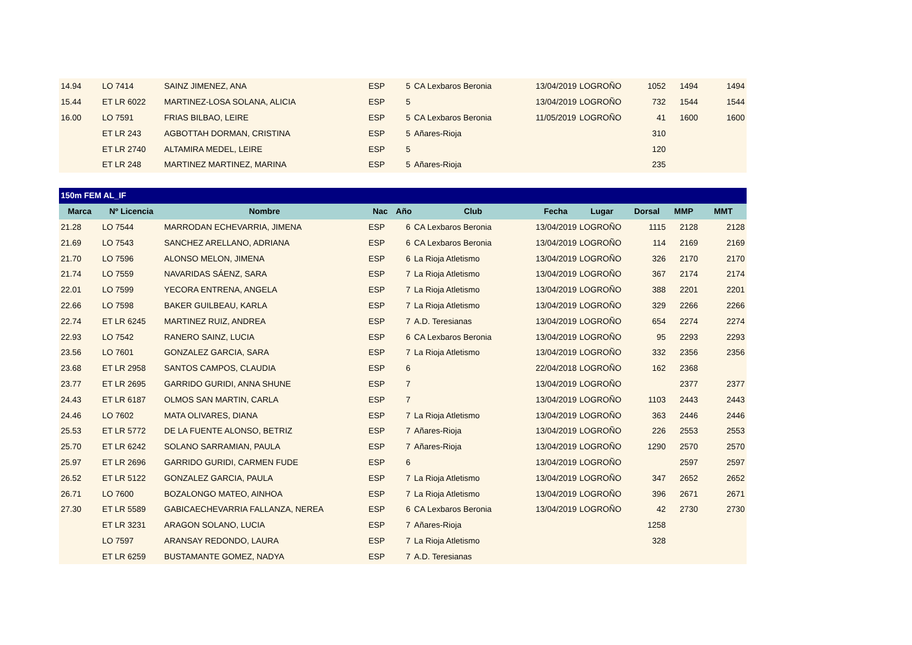| 14.94 | LO 7414 | SAINZ JIMENEZ, ANA | ESP | 5 | CA Lexbaros Beronia | 13/04/2019 | LOGROÑO | 1052 | 1494 | 1494 |
| 15.44 | ET LR 6022 | MARTINEZ-LOSA SOLANA, ALICIA | ESP | 5 | | 13/04/2019 | LOGROÑO | 732 | 1544 | 1544 |
| 16.00 | LO 7591 | FRIAS BILBAO, LEIRE | ESP | 5 | CA Lexbaros Beronia | 11/05/2019 | LOGROÑO | 41 | 1600 | 1600 |
| | ET LR 243 | AGBOTTAH DORMAN, CRISTINA | ESP | 5 | Añares-Rioja | | | 310 | | |
| | ET LR 2740 | ALTAMIRA MEDEL, LEIRE | ESP | 5 | | | | 120 | | |
| | ET LR 248 | MARTINEZ MARTINEZ, MARINA | ESP | 5 | Añares-Rioja | | | 235 | | |
| 150m FEM AL_IF | | | | | | | | | | |
| --- | --- | --- | --- | --- | --- | --- | --- | --- | --- | --- |
| Marca | Nº Licencia | Nombre | Nac | Año | Club | Fecha | Lugar | Dorsal | MMP | MMT |
| 21.28 | LO 7544 | MARRODAN ECHEVARRIA, JIMENA | ESP | 6 | CA Lexbaros Beronia | 13/04/2019 | LOGROÑO | 1115 | 2128 | 2128 |
| 21.69 | LO 7543 | SANCHEZ ARELLANO, ADRIANA | ESP | 6 | CA Lexbaros Beronia | 13/04/2019 | LOGROÑO | 114 | 2169 | 2169 |
| 21.70 | LO 7596 | ALONSO MELON, JIMENA | ESP | 6 | La Rioja Atletismo | 13/04/2019 | LOGROÑO | 326 | 2170 | 2170 |
| 21.74 | LO 7559 | NAVARIDAS SÁENZ, SARA | ESP | 7 | La Rioja Atletismo | 13/04/2019 | LOGROÑO | 367 | 2174 | 2174 |
| 22.01 | LO 7599 | YECORA ENTRENA, ANGELA | ESP | 7 | La Rioja Atletismo | 13/04/2019 | LOGROÑO | 388 | 2201 | 2201 |
| 22.66 | LO 7598 | BAKER GUILBEAU, KARLA | ESP | 7 | La Rioja Atletismo | 13/04/2019 | LOGROÑO | 329 | 2266 | 2266 |
| 22.74 | ET LR 6245 | MARTINEZ RUIZ, ANDREA | ESP | 7 | A.D. Teresianas | 13/04/2019 | LOGROÑO | 654 | 2274 | 2274 |
| 22.93 | LO 7542 | RANERO SAINZ, LUCIA | ESP | 6 | CA Lexbaros Beronia | 13/04/2019 | LOGROÑO | 95 | 2293 | 2293 |
| 23.56 | LO 7601 | GONZALEZ GARCIA, SARA | ESP | 7 | La Rioja Atletismo | 13/04/2019 | LOGROÑO | 332 | 2356 | 2356 |
| 23.68 | ET LR 2958 | SANTOS CAMPOS, CLAUDIA | ESP | 6 | | 22/04/2018 | LOGROÑO | 162 | 2368 | |
| 23.77 | ET LR 2695 | GARRIDO GURIDI, ANNA SHUNE | ESP | 7 | | 13/04/2019 | LOGROÑO | | 2377 | 2377 |
| 24.43 | ET LR 6187 | OLMOS SAN MARTIN, CARLA | ESP | 7 | | 13/04/2019 | LOGROÑO | 1103 | 2443 | 2443 |
| 24.46 | LO 7602 | MATA OLIVARES, DIANA | ESP | 7 | La Rioja Atletismo | 13/04/2019 | LOGROÑO | 363 | 2446 | 2446 |
| 25.53 | ET LR 5772 | DE LA FUENTE ALONSO, BETRIZ | ESP | 7 | Añares-Rioja | 13/04/2019 | LOGROÑO | 226 | 2553 | 2553 |
| 25.70 | ET LR 6242 | SOLANO SARRAMIAN, PAULA | ESP | 7 | Añares-Rioja | 13/04/2019 | LOGROÑO | 1290 | 2570 | 2570 |
| 25.97 | ET LR 2696 | GARRIDO GURIDI, CARMEN FUDE | ESP | 6 | | 13/04/2019 | LOGROÑO | | 2597 | 2597 |
| 26.52 | ET LR 5122 | GONZALEZ GARCIA, PAULA | ESP | 7 | La Rioja Atletismo | 13/04/2019 | LOGROÑO | 347 | 2652 | 2652 |
| 26.71 | LO 7600 | BOZALONGO MATEO, AINHOA | ESP | 7 | La Rioja Atletismo | 13/04/2019 | LOGROÑO | 396 | 2671 | 2671 |
| 27.30 | ET LR 5589 | GABICAECHEVARRIA FALLANZA, NEREA | ESP | 6 | CA Lexbaros Beronia | 13/04/2019 | LOGROÑO | 42 | 2730 | 2730 |
| | ET LR 3231 | ARAGON SOLANO, LUCIA | ESP | 7 | Añares-Rioja | | | 1258 | | |
| | LO 7597 | ARANSAY REDONDO, LAURA | ESP | 7 | La Rioja Atletismo | | | 328 | | |
| | ET LR 6259 | BUSTAMANTE GOMEZ, NADYA | ESP | 7 | A.D. Teresianas | | | | | |